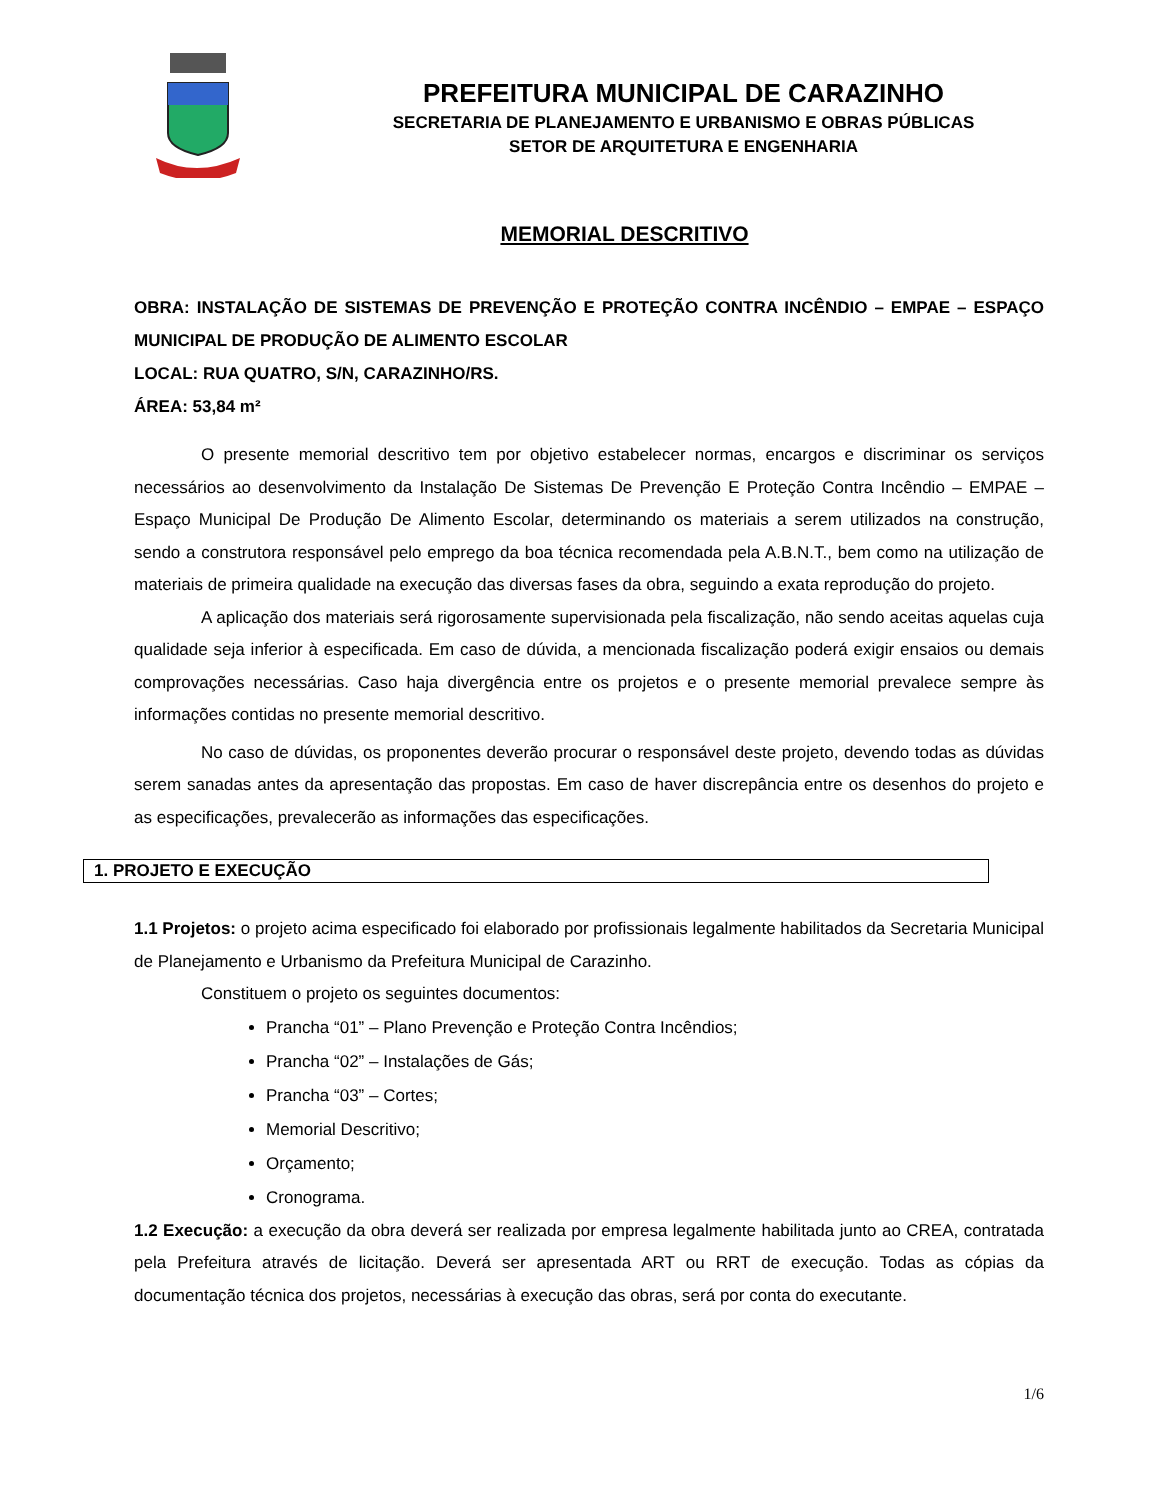PREFEITURA MUNICIPAL DE CARAZINHO
SECRETARIA DE PLANEJAMENTO E URBANISMO E OBRAS PÚBLICAS
SETOR DE ARQUITETURA E ENGENHARIA
MEMORIAL DESCRITIVO
OBRA: INSTALAÇÃO DE SISTEMAS DE PREVENÇÃO E PROTEÇÃO CONTRA INCÊNDIO – EMPAE – ESPAÇO MUNICIPAL DE PRODUÇÃO DE ALIMENTO ESCOLAR
LOCAL: RUA QUATRO, S/N, CARAZINHO/RS.
ÁREA: 53,84 m²
O presente memorial descritivo tem por objetivo estabelecer normas, encargos e discriminar os serviços necessários ao desenvolvimento da Instalação De Sistemas De Prevenção E Proteção Contra Incêndio – EMPAE – Espaço Municipal De Produção De Alimento Escolar, determinando os materiais a serem utilizados na construção, sendo a construtora responsável pelo emprego da boa técnica recomendada pela A.B.N.T., bem como na utilização de materiais de primeira qualidade na execução das diversas fases da obra, seguindo a exata reprodução do projeto.
A aplicação dos materiais será rigorosamente supervisionada pela fiscalização, não sendo aceitas aquelas cuja qualidade seja inferior à especificada. Em caso de dúvida, a mencionada fiscalização poderá exigir ensaios ou demais comprovações necessárias. Caso haja divergência entre os projetos e o presente memorial prevalece sempre às informações contidas no presente memorial descritivo.
No caso de dúvidas, os proponentes deverão procurar o responsável deste projeto, devendo todas as dúvidas serem sanadas antes da apresentação das propostas. Em caso de haver discrepância entre os desenhos do projeto e as especificações, prevalecerão as informações das especificações.
1. PROJETO E EXECUÇÃO
1.1 Projetos: o projeto acima especificado foi elaborado por profissionais legalmente habilitados da Secretaria Municipal de Planejamento e Urbanismo da Prefeitura Municipal de Carazinho.
Constituem o projeto os seguintes documentos:
Prancha “01” – Plano Prevenção e Proteção Contra Incêndios;
Prancha “02” – Instalações de Gás;
Prancha “03” – Cortes;
Memorial Descritivo;
Orçamento;
Cronograma.
1.2 Execução: a execução da obra deverá ser realizada por empresa legalmente habilitada junto ao CREA, contratada pela Prefeitura através de licitação. Deverá ser apresentada ART ou RRT de execução. Todas as cópias da documentação técnica dos projetos, necessárias à execução das obras, será por conta do executante.
1/6